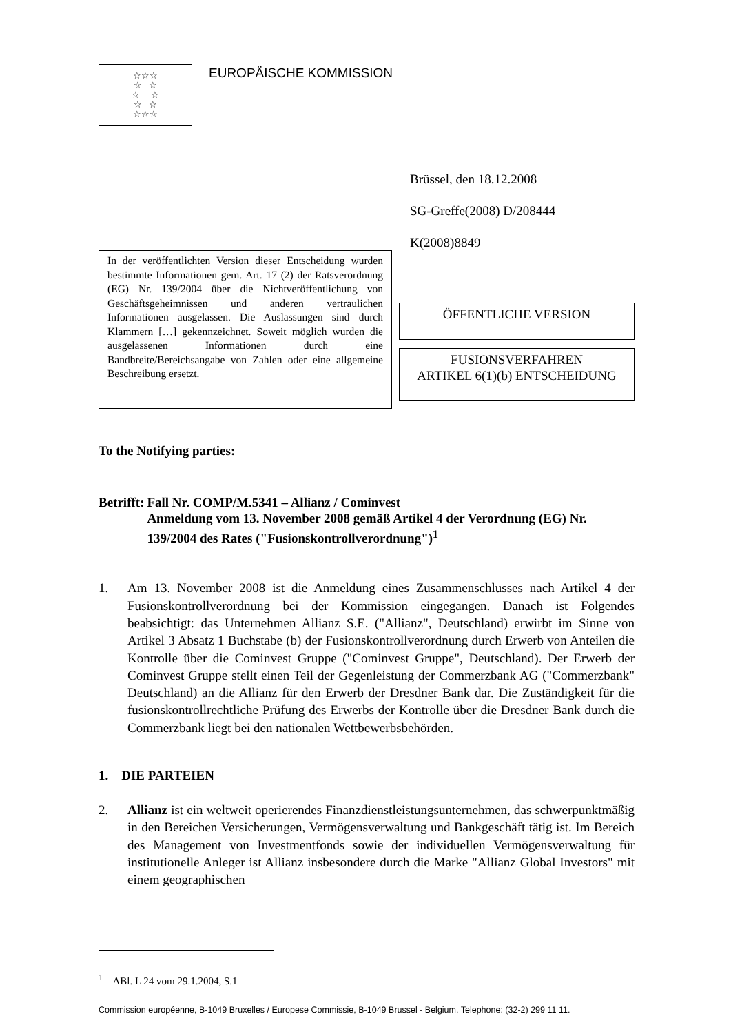☆☆☆
☆ ☆
☆ ☆
☆ ☆
☆☆☆
EUROPÄISCHE KOMMISSION
Brüssel, den 18.12.2008
SG-Greffe(2008) D/208444
K(2008)8849
In der veröffentlichten Version dieser Entscheidung wurden bestimmte Informationen gem. Art. 17 (2) der Ratsverordnung (EG) Nr. 139/2004 über die Nichtveröffentlichung von Geschäftsgeheimnissen und anderen vertraulichen Informationen ausgelassen. Die Auslassungen sind durch Klammern […] gekennzeichnet. Soweit möglich wurden die ausgelassenen Informationen durch eine Bandbreite/Bereichsangabe von Zahlen oder eine allgemeine Beschreibung ersetzt.
ÖFFENTLICHE VERSION
FUSIONSVERFAHREN
ARTIKEL 6(1)(b) ENTSCHEIDUNG
To the Notifying parties:
Betrifft: Fall Nr. COMP/M.5341 – Allianz / Cominvest
Anmeldung vom 13. November 2008 gemäß Artikel 4 der Verordnung (EG) Nr. 139/2004 des Rates ("Fusionskontrollverordnung")<sup>1</sup>
1. Am 13. November 2008 ist die Anmeldung eines Zusammenschlusses nach Artikel 4 der Fusionskontrollverordnung bei der Kommission eingegangen. Danach ist Folgendes beabsichtigt: das Unternehmen Allianz S.E. ("Allianz", Deutschland) erwirbt im Sinne von Artikel 3 Absatz 1 Buchstabe (b) der Fusionskontrollverordnung durch Erwerb von Anteilen die Kontrolle über die Cominvest Gruppe ("Cominvest Gruppe", Deutschland). Der Erwerb der Cominvest Gruppe stellt einen Teil der Gegenleistung der Commerzbank AG ("Commerzbank" Deutschland) an die Allianz für den Erwerb der Dresdner Bank dar. Die Zuständigkeit für die fusionskontrollrechtliche Prüfung des Erwerbs der Kontrolle über die Dresdner Bank durch die Commerzbank liegt bei den nationalen Wettbewerbsbehörden.
1. DIE PARTEIEN
2. Allianz ist ein weltweit operierendes Finanzdienstleistungsunternehmen, das schwerpunktmäßig in den Bereichen Versicherungen, Vermögensverwaltung und Bankgeschäft tätig ist. Im Bereich des Management von Investmentfonds sowie der individuellen Vermögensverwaltung für institutionelle Anleger ist Allianz insbesondere durch die Marke "Allianz Global Investors" mit einem geographischen
<sup>1</sup> ABl. L 24 vom 29.1.2004, S.1
Commission européenne, B-1049 Bruxelles / Europese Commissie, B-1049 Brussel - Belgium. Telephone: (32-2) 299 11 11.